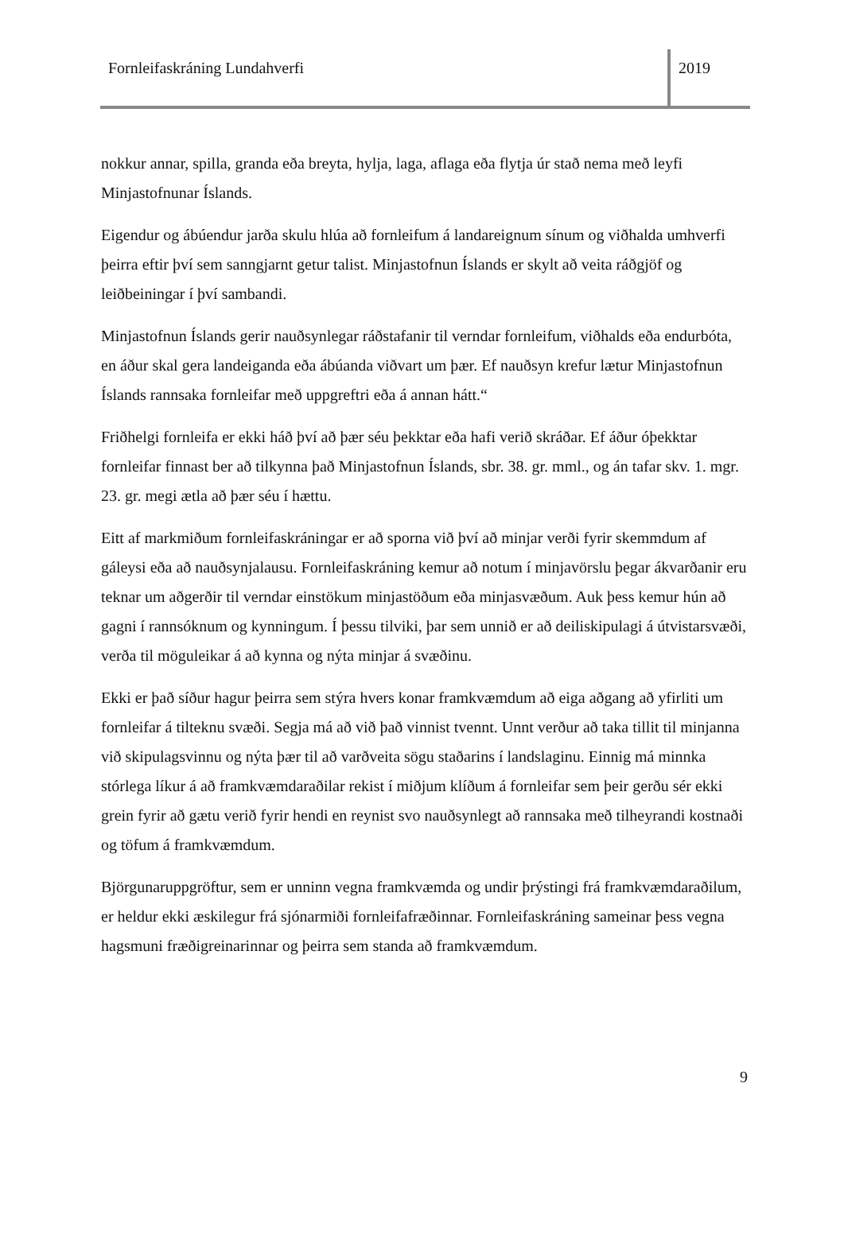Fornleifaskráning Lundahverfi
2019
nokkur annar, spilla, granda eða breyta, hylja, laga, aflaga eða flytja úr stað nema með leyfi Minjastofnunar Íslands.
Eigendur og ábúendur jarða skulu hlúa að fornleifum á landareignum sínum og viðhalda umhverfi þeirra eftir því sem sanngjarnt getur talist. Minjastofnun Íslands er skylt að veita ráðgjöf og leiðbeiningar í því sambandi.
Minjastofnun Íslands gerir nauðsynlegar ráðstafanir til verndar fornleifum, viðhalds eða endurbóta, en áður skal gera landeiganda eða ábúanda viðvart um þær. Ef nauðsyn krefur lætur Minjastofnun Íslands rannsaka fornleifar með uppgreftri eða á annan hátt.“
Friðhelgi fornleifa er ekki háð því að þær séu þekktar eða hafi verið skráðar. Ef áður óþekktar fornleifar finnast ber að tilkynna það Minjastofnun Íslands, sbr. 38. gr. mml., og án tafar skv. 1. mgr. 23. gr. megi ætla að þær séu í hættu.
Eitt af markmiðum fornleifaskráningar er að sporna við því að minjar verði fyrir skemmdum af gáleysi eða að nauðsynjalausu. Fornleifaskráning kemur að notum í minjavörslu þegar ákvarðanir eru teknar um aðgerðir til verndar einstökum minjastöðum eða minjasvæðum. Auk þess kemur hún að gagni í rannsóknum og kynningum. Í þessu tilviki, þar sem unnið er að deiliskipulagi á útvistarsvæði, verða til möguleikar á að kynna og nýta minjar á svæðinu.
Ekki er það síður hagur þeirra sem stýra hvers konar framkvæmdum að eiga aðgang að yfirliti um fornleifar á tilteknu svæði. Segja má að við það vinnist tvennt. Unnt verður að taka tillit til minjanna við skipulagsvinnu og nýta þær til að varðveita sögu staðarins í landslaginu. Einnig má minnka stórlega líkur á að framkvæmdaraðilar rekist í miðjum klíðum á fornleifar sem þeir gerðu sér ekki grein fyrir að gætu verið fyrir hendi en reynist svo nauðsynlegt að rannsaka með tilheyrandi kostnaði og töfum á framkvæmdum.
Björgunaruppgröftur, sem er unninn vegna framkvæmda og undir þrýstingi frá framkvæmdaraðilum, er heldur ekki æskilegur frá sjónarmiði fornleifafræðinnar. Fornleifaskráning sameinar þess vegna hagsmuni fræðigreinarinnar og þeirra sem standa að framkvæmdum.
9